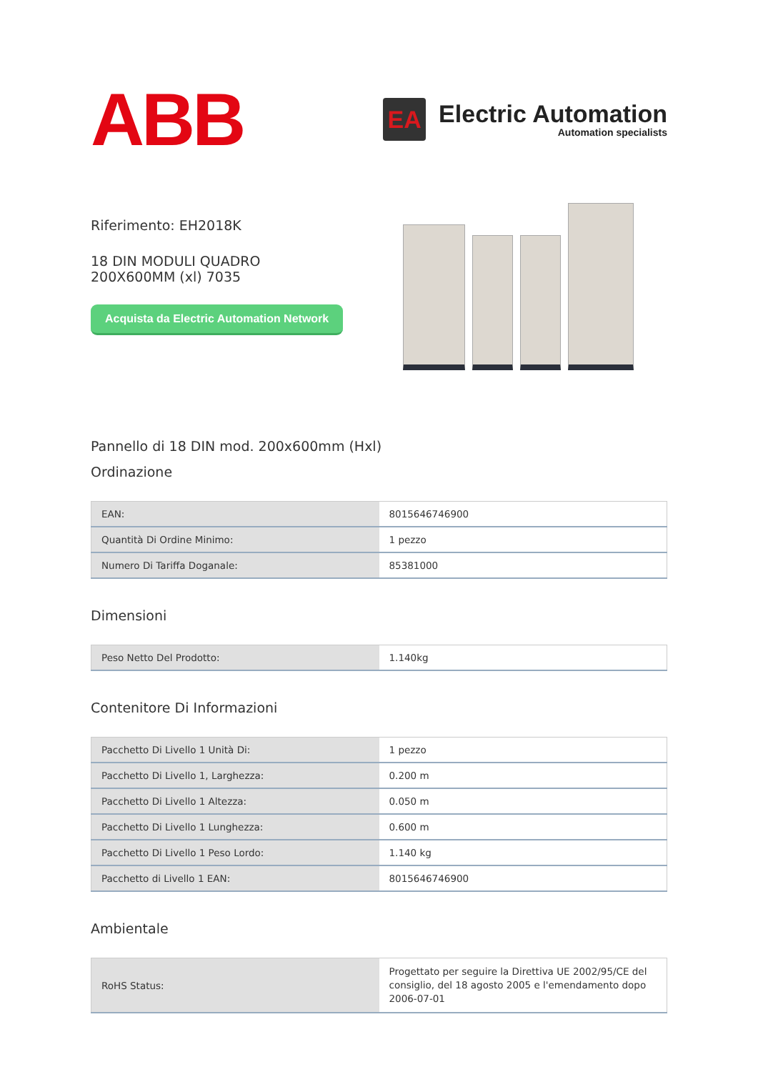ABB
EA
Electric Automation
Automation specialists
Riferimento: EH2018K
18 DIN MODULI QUADRO 200X600MM (xl) 7035
Acquista da Electric Automation Network
Pannello di 18 DIN mod. 200x600mm (Hxl)
Ordinazione
| EAN: | 8015646746900 |
| Quantità Di Ordine Minimo: | 1 pezzo |
| Numero Di Tariffa Doganale: | 85381000 |
Dimensioni
| Peso Netto Del Prodotto: | 1.140kg |
Contenitore Di Informazioni
| Pacchetto Di Livello 1 Unità Di: | 1 pezzo |
| Pacchetto Di Livello 1, Larghezza: | 0.200 m |
| Pacchetto Di Livello 1 Altezza: | 0.050 m |
| Pacchetto Di Livello 1 Lunghezza: | 0.600 m |
| Pacchetto Di Livello 1 Peso Lordo: | 1.140 kg |
| Pacchetto di Livello 1 EAN: | 8015646746900 |
Ambientale
| RoHS Status: | Progettato per seguire la Direttiva UE 2002/95/CE del consiglio, del 18 agosto 2005 e l'emendamento dopo 2006-07-01 |